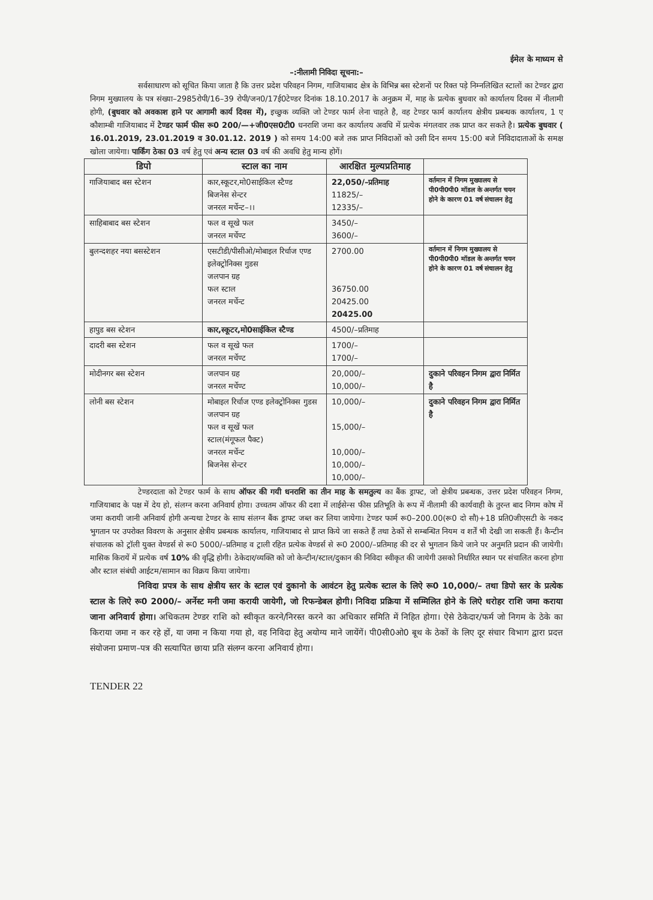ईमेल के माध्यम से
–:नीलामी निविदा सूचना:–
सर्वसाधारण को सूचित किया जाता है कि उत्तर प्रदेश परिवहन निगम, गाजियाबाद क्षेत्र के विभिन्न बस स्टेशनों पर रिक्त पड़े निम्नलिखित स्टालों का टेण्डर द्वारा निगम मुख्यालय के पत्र संख्या–2985रोपी/16–39 रोपी/जन0/17ई0टेण्डर दिनांक 18.10.2017 के अनुक्रम में, माह के प्रत्येक बुधवार को कार्यालय दिवस में नीलामी होगी, (बुधवार को अवकाश हाने पर आगामी कार्य दिवस में), इच्छुक व्यक्ति जो टेण्डर फार्म लेना चाहते है, वह टेण्डर फार्म कार्यालय क्षेत्रीय प्रबन्धक कार्यालय, 1 ए कौशाम्बी गाजियाबाद में टेण्डर फार्म फीस रू0 200/—+जी0एस0टी0 धनराशि जमा कर कार्यालय अवधि में प्रत्येक मंगलवार तक प्राप्त कर सकते है। प्रत्येक बुधवार ( 16.01.2019, 23.01.2019 व 30.01.12. 2019 ) को समय 14:00 बजे तक प्राप्त निविदाओं को उसी दिन समय 15:00 बजे निविदादाताओं के समक्ष खोला जायेगा। पार्किंग ठेका 03 वर्ष हेतु एवं अन्य स्टाल 03 वर्ष की अवधि हेतु मान्य होगें।
| डिपो | स्टाल का नाम | आरक्षित मुल्यप्रतिमाह | |
| --- | --- | --- | --- |
| गाजियाबाद बस स्टेशन | कार,स्कूटर,मो0साईकिल स्टैण्ड बिजनेस सेन्टर जनरल मर्चेन्ट–।। | 22,050/–प्रतिमाह 11825/– 12335/– | वर्तमान में निगम मुख्यालय से पी0पी0पी0 मॉडल के अन्तर्गत चयन होने के कारण 01 वर्ष संचालन हेतु |
| साहिबाबाद बस स्टेशन | फल व सूखे फल जनरल मर्चेण्ट | 3450/– 3600/– | |
| बुलन्दशहर नया बसस्टेशन | एसटीडी/पीसीओ/मोबाइल रिर्चाज एण्ड इलेक्ट्रोनिक्स गुडस जलपान ग्रह फल स्टाल जनरल मर्चेन्ट | 2700.00 36750.00 20425.00 20425.00 | वर्तमान में निगम मुख्यालय से पी0पी0पी0 मॉडल के अन्तर्गत चयन होने के कारण 01 वर्ष संचालन हेतु |
| हापुड बस स्टेशन | कार,स्कूटर,मो0साईकिल स्टैण्ड | 4500/–प्रतिमाह | |
| दादरी बस स्टेशन | फल व सूखे फल जनरल मर्चेण्ट | 1700/– 1700/– | |
| मोदीनगर बस स्टेशन | जलपान ग्रह जनरल मर्चेण्ट | 20,000/– 10,000/– | दुकाने परिवहन निगम द्वारा निर्मित है |
| लोनी बस स्टेशन | मोबाइल रिर्चाज एण्ड इलेक्ट्रोनिक्स गुडस जलपान ग्रह फल व सूखें फल स्टाल(मंगूफल पैक्ट) जनरल मर्चेन्ट बिजनेस सेन्टर | 10,000/– 15,000/– 10,000/– 10,000/– 10,000/– | दुकाने परिवहन निगम द्वारा निर्मित है |
टेण्डरदाता को टेण्डर फार्म के साथ ऑफर की गयी धनराशि का तीन माह के समतुल्य का बैंक ड्राफ्ट, जो क्षेत्रीय प्रबन्धक, उत्तर प्रदेश परिवहन निगम, गाजियाबाद के पक्ष में देय हो, संलग्न करना अनिवार्य होगा। उच्चतम ऑफर की दशा में लाईसेन्स फीस प्रतिभूति के रूप में नीलामी की कार्यवाही के तुरन्त बाद निगम कोष में जमा करायी जानी अनिवार्य होगी अन्यथा टेण्डर के साथ संलग्न बैंक ड्राफ्ट जब्त कर लिया जायेगा। टेण्डर फार्म रू0–200.00(रू0 दो सौ)+18 प्रति0जीएसटी के नकद भुगतान पर उपरोक्त विवरण के अनुसार क्षेत्रीय प्रबन्धक कार्यालय, गाजियाबाद से प्राप्त किये जा सकते हैं तथा ठेकों से सम्बन्धित नियम व शर्तें भी देखी जा सकती हैं। कैन्टीन संचालक को ट्रॉली युक्त वेण्डर्स से रू0 5000/–प्रतिमाह व ट्राली रहित प्रत्येक वेण्डर्स से रू0 2000/–प्रतिमाह की दर से भुगतान किये जाने पर अनुमति प्रदान की जायेगी। मासिक किरायें में प्रत्येक वर्ष 10% की वृद्धि होगी। ठेकेदार/व्यक्ति को जो केन्टीन/स्टाल/दुकान की निविदा स्वीकृत की जायेगी उसको निर्धारित स्थान पर संचालित करना होगा और स्टाल संबंधी आईटम/सामान का विक्रय किया जायेगा।
निविदा प्रपत्र के साथ क्षेत्रीय स्तर के स्टाल एवं दुकानो के आवंटन हेतु प्रत्येक स्टाल के लिऐ रू0 10,000/– तथा डिपो स्तर के प्रत्येक स्टाल के लिऐ रू0 2000/– अर्नेस्ट मनी जमा करायी जायेगी, जो रिफन्डेबल होगी। निविदा प्रक्रिया में सम्मिलित होने के लिऐ धरोहर राशि जमा कराया जाना अनिवार्य होगा। अधिकतम टेण्डर राशि को स्वीकृत करने/निरस्त करने का अधिकार समिति में निहित होगा। ऐसे ठेकेदार/फर्म जो निगम के ठेके का किराया जमा न कर रहे हों, या जमा न किया गया हो, वह निविदा हेतु अयोग्य माने जायेंगें। पी0सी0ओ0 बूथ के ठेकों के लिए दूर संचार विभाग द्वारा प्रदत्त संयोजना प्रमाण–पत्र की सत्यापित छाया प्रति संलग्न करना अनिवार्य होगा।
TENDER 22